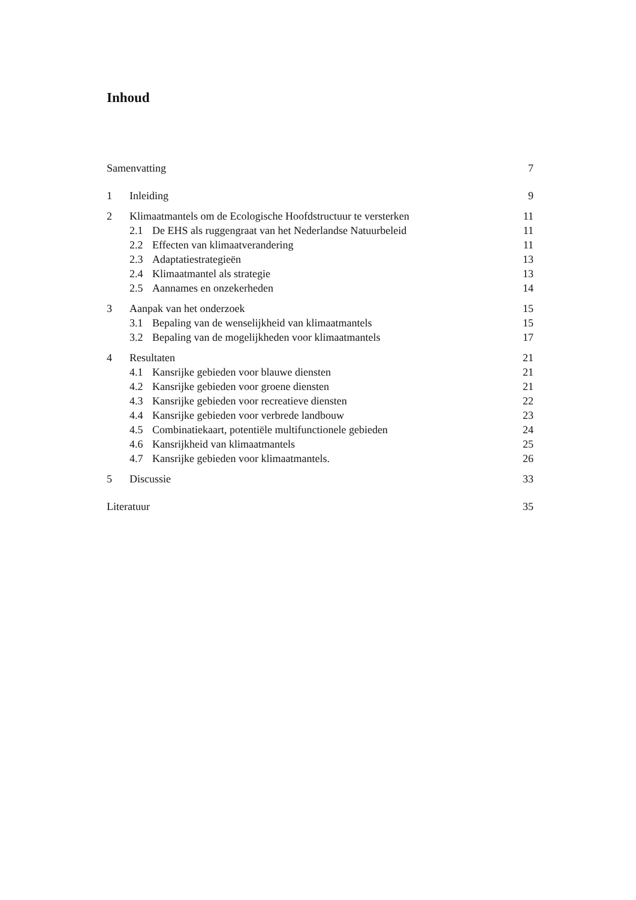Inhoud
| Samenvatting | | | 7 |
| 1 | Inleiding | | 9 |
| 2 | Klimaatmantels om de Ecologische Hoofdstructuur te versterken | | 11 |
| | 2.1 | De EHS als ruggengraat van het Nederlandse Natuurbeleid | 11 |
| | 2.2 | Effecten van klimaatverandering | 11 |
| | 2.3 | Adaptatiestrategieën | 13 |
| | 2.4 | Klimaatmantel als strategie | 13 |
| | 2.5 | Aannames en onzekerheden | 14 |
| 3 | Aanpak van het onderzoek | | 15 |
| | 3.1 | Bepaling van de wenselijkheid van klimaatmantels | 15 |
| | 3.2 | Bepaling van de mogelijkheden voor klimaatmantels | 17 |
| 4 | Resultaten | | 21 |
| | 4.1 | Kansrijke gebieden voor blauwe diensten | 21 |
| | 4.2 | Kansrijke gebieden voor groene diensten | 21 |
| | 4.3 | Kansrijke gebieden voor recreatieve diensten | 22 |
| | 4.4 | Kansrijke gebieden voor verbrede landbouw | 23 |
| | 4.5 | Combinatiekaart, potentiële multifunctionele gebieden | 24 |
| | 4.6 | Kansrijkheid van klimaatmantels | 25 |
| | 4.7 | Kansrijke gebieden voor klimaatmantels. | 26 |
| 5 | Discussie | | 33 |
| Literatuur | | | 35 |